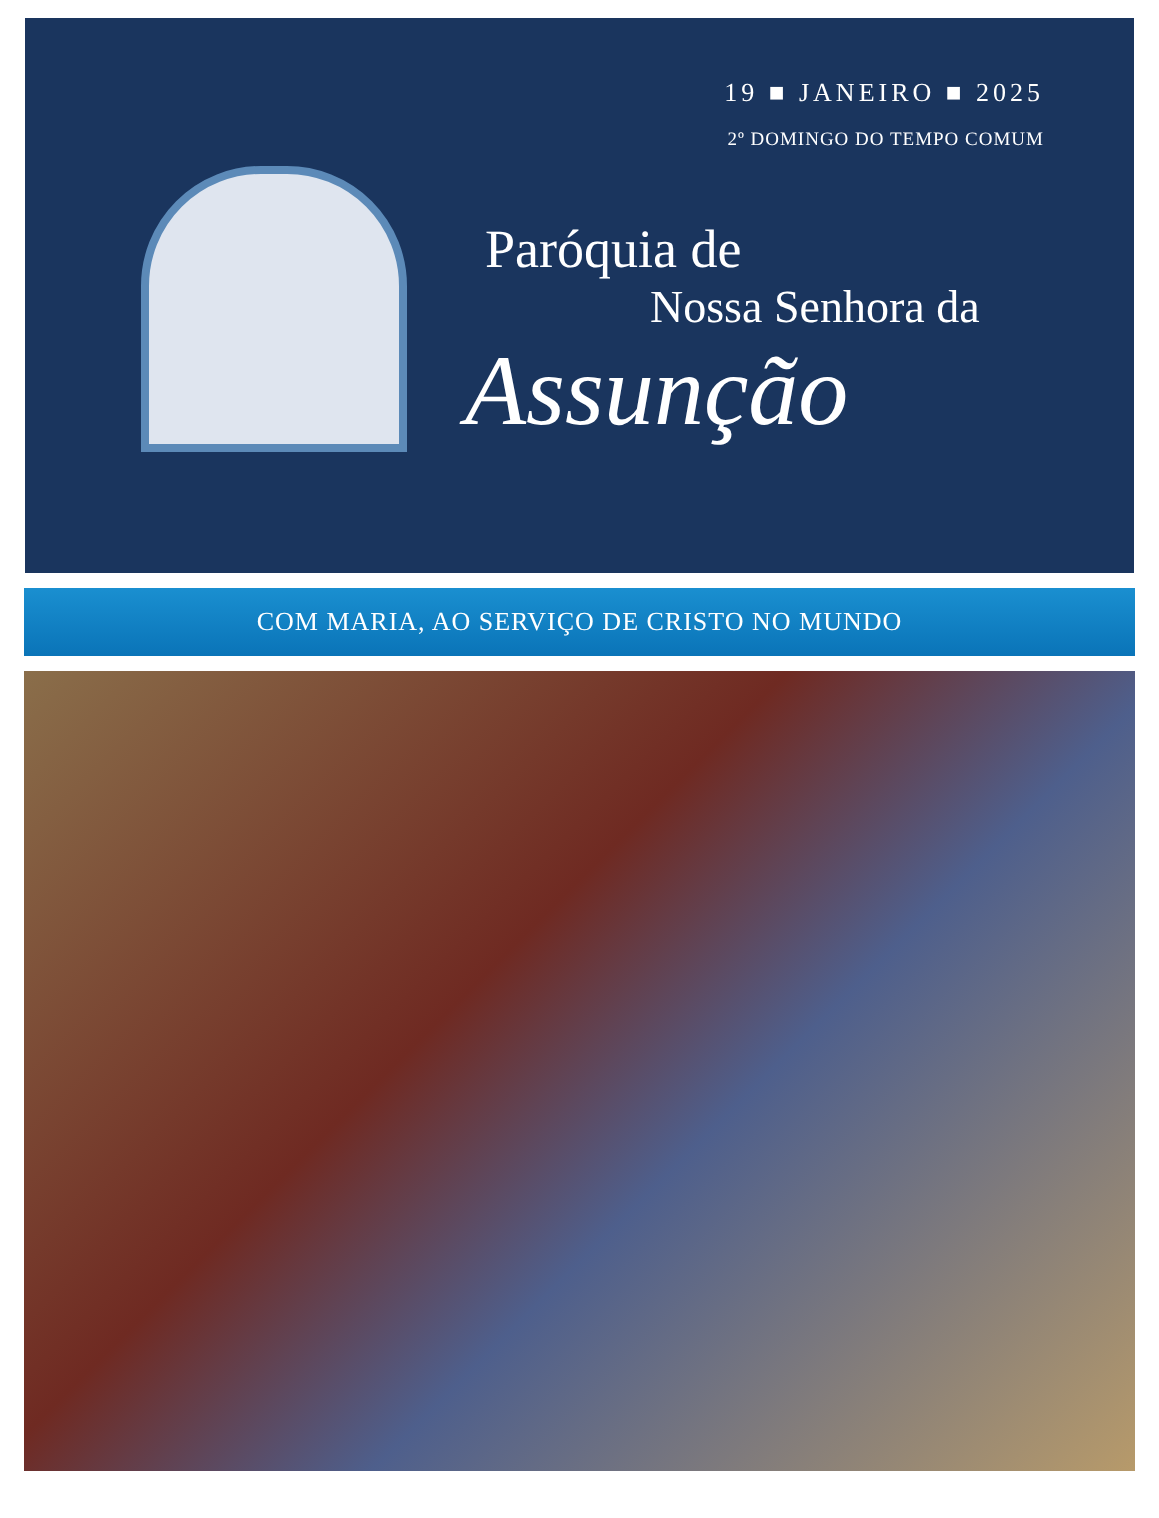19 ■ JANEIRO ■ 2025
2º DOMINGO DO TEMPO COMUM
Paróquia de
Nossa Senhora da
Assunção
COM MARIA, AO SERVIÇO DE CRISTO NO MUNDO